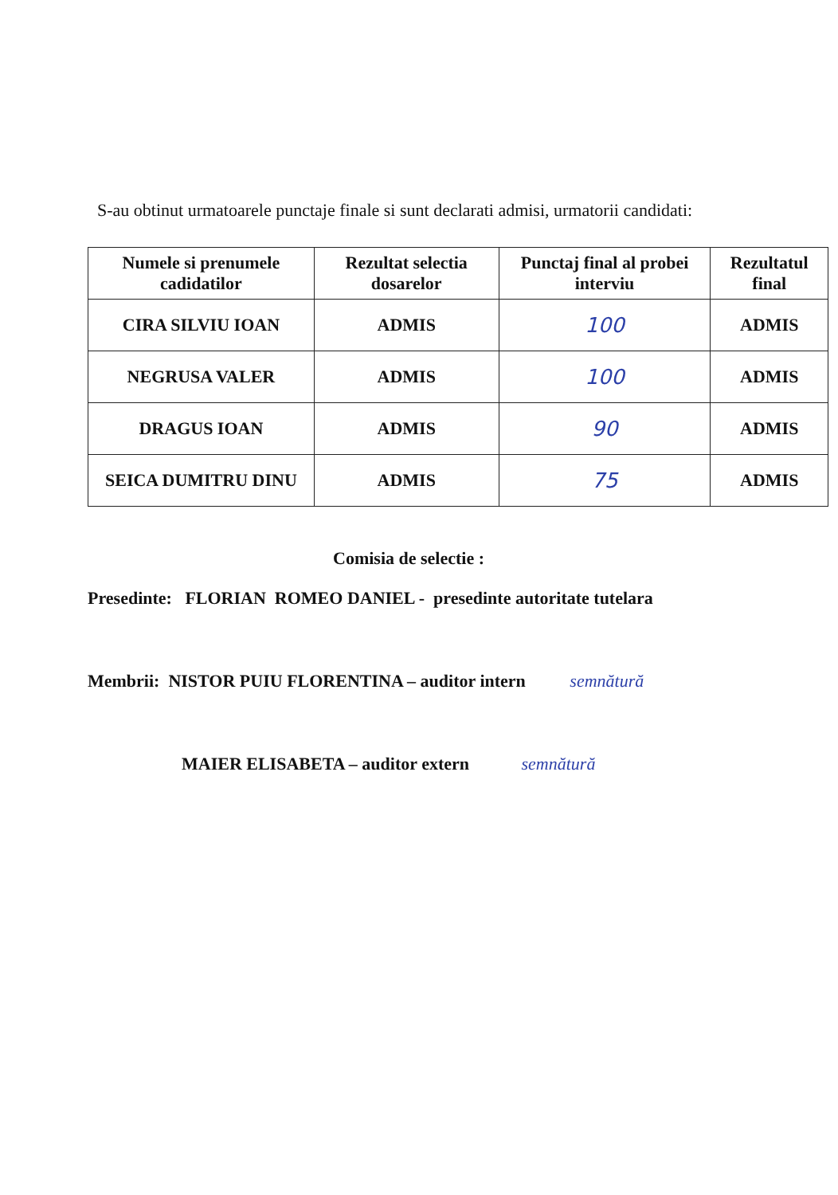S-au obtinut urmatoarele punctaje finale si sunt declarati admisi, urmatorii candidati:
| Numele si prenumele cadidatilor | Rezultat selectia dosarelor | Punctaj final al probei interviu | Rezultatul final |
| --- | --- | --- | --- |
| CIRA SILVIU IOAN | ADMIS | 100 | ADMIS |
| NEGRUSA VALER | ADMIS | 100 | ADMIS |
| DRAGUS IOAN | ADMIS | 90 | ADMIS |
| SEICA DUMITRU DINU | ADMIS | 75 | ADMIS |
Comisia de selectie :
Presedinte: FLORIAN ROMEO DANIEL - presedinte autoritate tutelara
Membrii: NISTOR PUIU FLORENTINA – auditor intern semnătură
MAIER ELISABETA – auditor extern semnătură